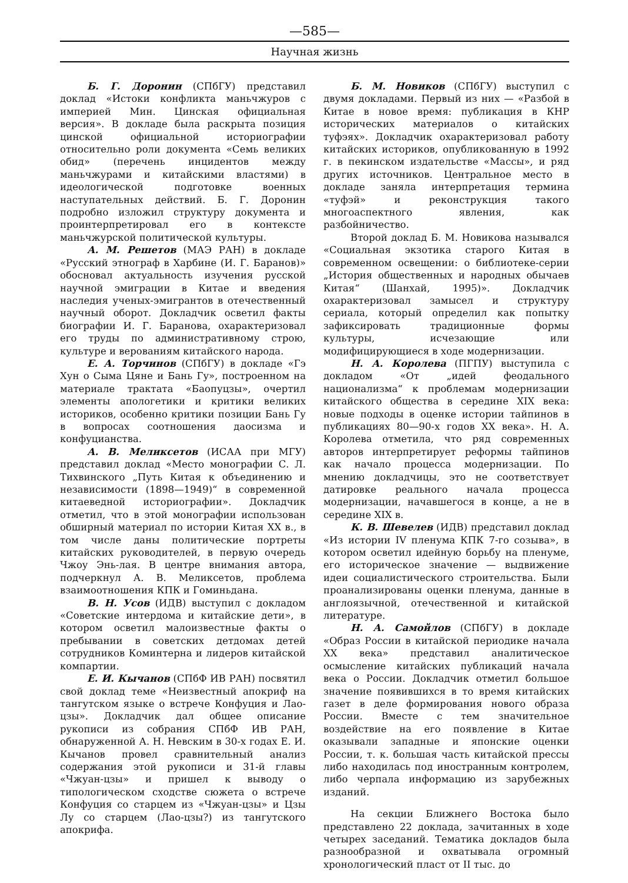—585—
Научная жизнь
Б. Г. Доронин (СПбГУ) представил доклад «Истоки конфликта маньчжуров с империей Мин. Цинская официальная версия». В докладе была раскрыта позиция цинской официальной историографии относительно роли документа «Семь великих обид» (перечень инцидентов между маньчжурами и китайскими властями) в идеологической подготовке военных наступательных действий. Б. Г. Доронин подробно изложил структуру документа и проинтерпретировал его в контексте маньчжурской политической культуры.
А. М. Решетов (МАЭ РАН) в докладе «Русский этнограф в Харбине (И. Г. Баранов)» обосновал актуальность изучения русской научной эмиграции в Китае и введения наследия ученых-эмигрантов в отечественный научный оборот. Докладчик осветил факты биографии И. Г. Баранова, охарактеризовал его труды по административному строю, культуре и верованиям китайского народа.
Е. А. Торчинов (СПбГУ) в докладе «Гэ Хун о Сыма Цяне и Бань Гу», построенном на материале трактата «Баопуцзы», очертил элементы апологетики и критики великих историков, особенно критики позиции Бань Гу в вопросах соотношения даосизма и конфуцианства.
А. В. Меликсетов (ИСАА при МГУ) представил доклад «Место монографии С. Л. Тихвинского „Путь Китая к объединению и независимости (1898—1949)“ в современной китаеведной историографии». Докладчик отметил, что в этой монографии использован обширный материал по истории Китая XX в., в том числе даны политические портреты китайских руководителей, в первую очередь Чжоу Энь-лая. В центре внимания автора, подчеркнул А. В. Меликсетов, проблема взаимоотношения КПК и Гоминьдана.
В. Н. Усов (ИДВ) выступил с докладом «Советские интердома и китайские дети», в котором осветил малоизвестные факты о пребывании в советских детдомах детей сотрудников Коминтерна и лидеров китайской компартии.
Е. И. Кычанов (СПбФ ИВ РАН) посвятил свой доклад теме «Неизвестный апокриф на тангутском языке о встрече Конфуция и Лао-цзы». Докладчик дал общее описание рукописи из собрания СПбФ ИВ РАН, обнаруженной А. Н. Невским в 30-х годах Е. И. Кычанов провел сравнительный анализ содержания этой рукописи и 31-й главы «Чжуан-цзы» и пришел к выводу о типологическом сходстве сюжета о встрече Конфуция со старцем из «Чжуан-цзы» и Цзы Лу со старцем (Лао-цзы?) из тангутского апокрифа.
Б. М. Новиков (СПбГУ) выступил с двумя докладами. Первый из них — «Разбой в Китае в новое время: публикация в КНР исторических материалов о китайских туфэях». Докладчик охарактеризовал работу китайских историков, опубликованную в 1992 г. в пекинском издательстве «Массы», и ряд других источников. Центральное место в докладе заняла интерпретация термина «туфэй» и реконструкция такого многоаспектного явления, как разбойничество.
Второй доклад Б. М. Новикова назывался «Социальная экзотика старого Китая в современном освещении: о библиотеке-серии „История общественных и народных обычаев Китая“ (Шанхай, 1995)». Докладчик охарактеризовал замысел и структуру сериала, который определил как попытку зафиксировать традиционные формы культуры, исчезающие или модифицирующиеся в ходе модернизации.
Н. А. Королева (ПГПУ) выступила с докладом «От „идей феодального национализма“ к проблемам модернизации китайского общества в середине XIX века: новые подходы в оценке истории тайпинов в публикациях 80—90-х годов XX века». Н. А. Королева отметила, что ряд современных авторов интерпретирует реформы тайпинов как начало процесса модернизации. По мнению докладчицы, это не соответствует датировке реального начала процесса модернизации, начавшегося в конце, а не в середине XIX в.
К. В. Шевелев (ИДВ) представил доклад «Из истории IV пленума КПК 7-го созыва», в котором осветил идейную борьбу на пленуме, его историческое значение — выдвижение идеи социалистического строительства. Были проанализированы оценки пленума, данные в англоязычной, отечественной и китайской литературе.
Н. А. Самойлов (СПбГУ) в докладе «Образ России в китайской периодике начала XX века» представил аналитическое осмысление китайских публикаций начала века о России. Докладчик отметил большое значение появившихся в то время китайских газет в деле формирования нового образа России. Вместе с тем значительное воздействие на его появление в Китае оказывали западные и японские оценки России, т. к. большая часть китайской прессы либо находилась под иностранным контролем, либо черпала информацию из зарубежных изданий.
На секции Ближнего Востока было представлено 22 доклада, зачитанных в ходе четырех заседаний. Тематика докладов была разнообразной и охватывала огромный хронологический пласт от II тыс. до